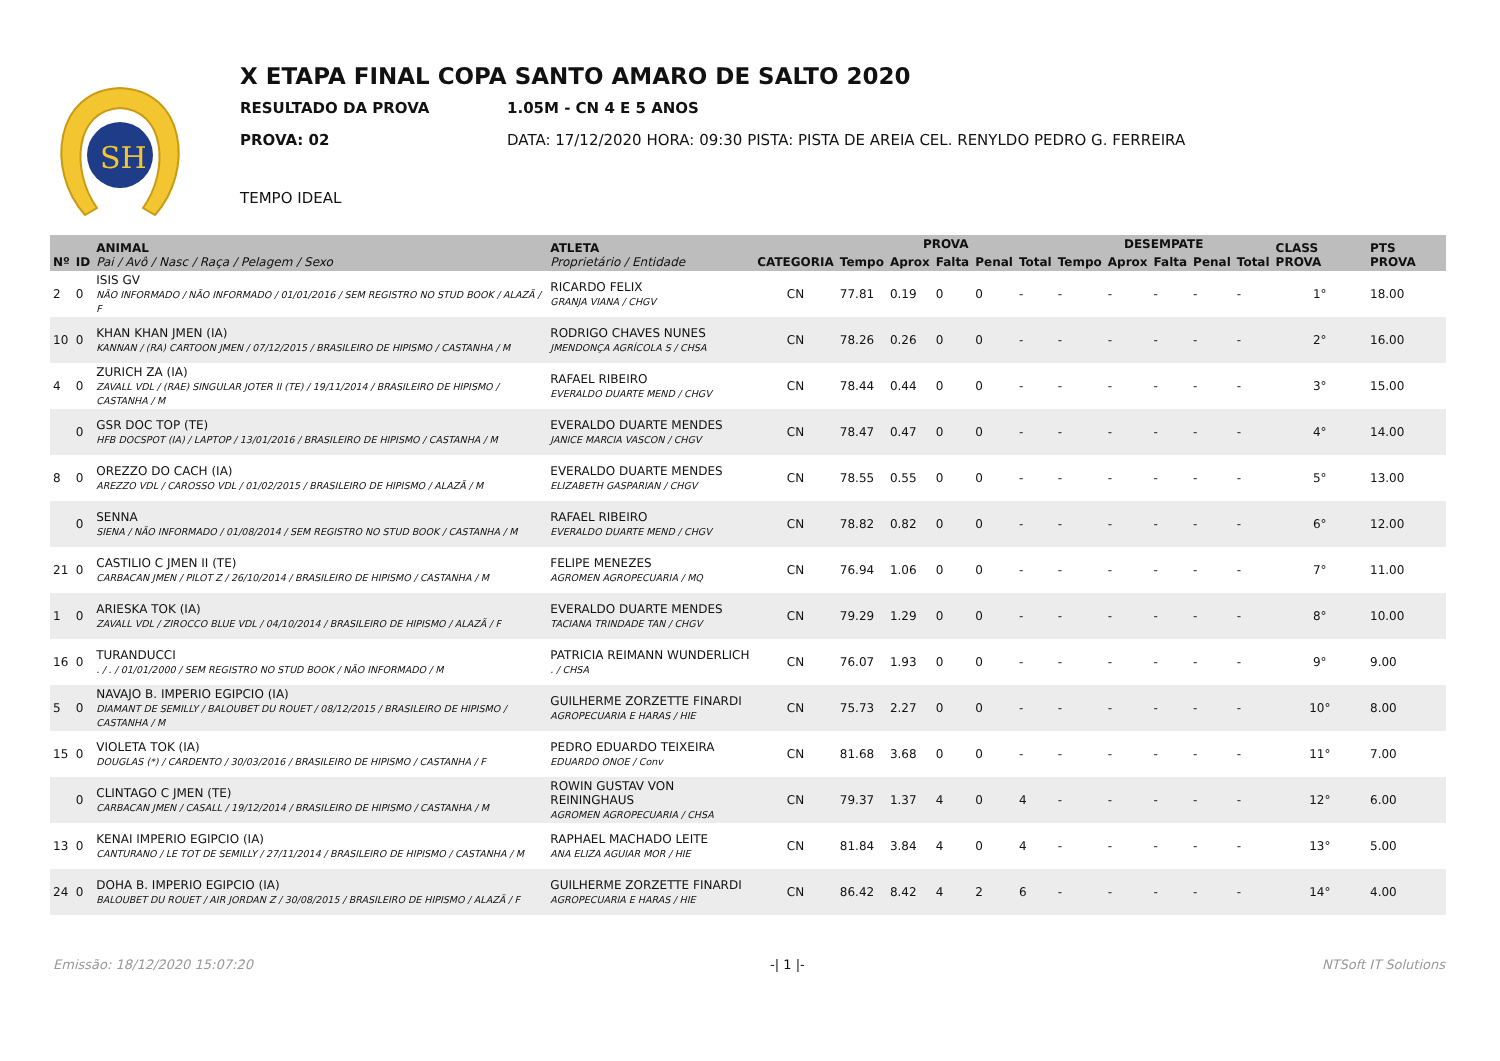SH
X ETAPA FINAL COPA SANTO AMARO DE SALTO 2020
RESULTADO DA PROVA 1.05M - CN 4 E 5 ANOS
PROVA: 02 DATA: 17/12/2020 HORA: 09:30 PISTA: PISTA DE AREIA CEL. RENYLDO PEDRO G. FERREIRA
TEMPO IDEAL
| Nº | ID | ANIMAL Pai / Avô / Nasc / Raça / Pelagem / Sexo | ATLETA Proprietário / Entidade | CATEGORIA | PROVA | | | | | DESEMPATE | | | | | CLASS PROVA | PTS PROVA |
| --- | --- | --- | --- | --- | --- | --- | --- | --- | --- | --- | --- | --- | --- | --- | --- | --- |
| | | | | | Tempo | Aprox | Falta | Penal | Total | Tempo | Aprox | Falta | Penal | Total | | |
| 2 | 0 | ISIS GV NÃO INFORMADO / NÃO INFORMADO / 01/01/2016 / SEM REGISTRO NO STUD BOOK / ALAZÃ / F | RICARDO FELIX GRANJA VIANA / CHGV | CN | 77.81 | 0.19 | 0 | 0 | - | - | - | - | - | - | 1° | 18.00 |
| 10 | 0 | KHAN KHAN JMEN (IA) KANNAN / (RA) CARTOON JMEN / 07/12/2015 / BRASILEIRO DE HIPISMO / CASTANHA / M | RODRIGO CHAVES NUNES JMENDONÇA AGRÍCOLA S / CHSA | CN | 78.26 | 0.26 | 0 | 0 | - | - | - | - | - | - | 2° | 16.00 |
| 4 | 0 | ZURICH ZA (IA) ZAVALL VDL / (RAE) SINGULAR JOTER II (TE) / 19/11/2014 / BRASILEIRO DE HIPISMO / CASTANHA / M | RAFAEL RIBEIRO EVERALDO DUARTE MEND / CHGV | CN | 78.44 | 0.44 | 0 | 0 | - | - | - | - | - | - | 3° | 15.00 |
| | 0 | GSR DOC TOP (TE) HFB DOCSPOT (IA) / LAPTOP / 13/01/2016 / BRASILEIRO DE HIPISMO / CASTANHA / M | EVERALDO DUARTE MENDES JANICE MARCIA VASCON / CHGV | CN | 78.47 | 0.47 | 0 | 0 | - | - | - | - | - | - | 4° | 14.00 |
| 8 | 0 | OREZZO DO CACH (IA) AREZZO VDL / CAROSSO VDL / 01/02/2015 / BRASILEIRO DE HIPISMO / ALAZÃ / M | EVERALDO DUARTE MENDES ELIZABETH GASPARIAN / CHGV | CN | 78.55 | 0.55 | 0 | 0 | - | - | - | - | - | - | 5° | 13.00 |
| | 0 | SENNA SIENA / NÃO INFORMADO / 01/08/2014 / SEM REGISTRO NO STUD BOOK / CASTANHA / M | RAFAEL RIBEIRO EVERALDO DUARTE MEND / CHGV | CN | 78.82 | 0.82 | 0 | 0 | - | - | - | - | - | - | 6° | 12.00 |
| 21 | 0 | CASTILIO C JMEN II (TE) CARBACAN JMEN / PILOT Z / 26/10/2014 / BRASILEIRO DE HIPISMO / CASTANHA / M | FELIPE MENEZES AGROMEN AGROPECUARIA / MQ | CN | 76.94 | 1.06 | 0 | 0 | - | - | - | - | - | - | 7° | 11.00 |
| 1 | 0 | ARIESKA TOK (IA) ZAVALL VDL / ZIROCCO BLUE VDL / 04/10/2014 / BRASILEIRO DE HIPISMO / ALAZÃ / F | EVERALDO DUARTE MENDES TACIANA TRINDADE TAN / CHGV | CN | 79.29 | 1.29 | 0 | 0 | - | - | - | - | - | - | 8° | 10.00 |
| 16 | 0 | TURANDUCCI . / . / 01/01/2000 / SEM REGISTRO NO STUD BOOK / NÃO INFORMADO / M | PATRICIA REIMANN WUNDERLICH . / CHSA | CN | 76.07 | 1.93 | 0 | 0 | - | - | - | - | - | - | 9° | 9.00 |
| 5 | 0 | NAVAJO B. IMPERIO EGIPCIO (IA) DIAMANT DE SEMILLY / BALOUBET DU ROUET / 08/12/2015 / BRASILEIRO DE HIPISMO / CASTANHA / M | GUILHERME ZORZETTE FINARDI AGROPECUARIA E HARAS / HIE | CN | 75.73 | 2.27 | 0 | 0 | - | - | - | - | - | - | 10° | 8.00 |
| 15 | 0 | VIOLETA TOK (IA) DOUGLAS (*) / CARDENTO / 30/03/2016 / BRASILEIRO DE HIPISMO / CASTANHA / F | PEDRO EDUARDO TEIXEIRA EDUARDO ONOE / Conv | CN | 81.68 | 3.68 | 0 | 0 | - | - | - | - | - | - | 11° | 7.00 |
| | 0 | CLINTAGO C JMEN (TE) CARBACAN JMEN / CASALL / 19/12/2014 / BRASILEIRO DE HIPISMO / CASTANHA / M | ROWIN GUSTAV VON REININGHAUS AGROMEN AGROPECUARIA / CHSA | CN | 79.37 | 1.37 | 4 | 0 | 4 | - | - | - | - | - | 12° | 6.00 |
| 13 | 0 | KENAI IMPERIO EGIPCIO (IA) CANTURANO / LE TOT DE SEMILLY / 27/11/2014 / BRASILEIRO DE HIPISMO / CASTANHA / M | RAPHAEL MACHADO LEITE ANA ELIZA AGUIAR MOR / HIE | CN | 81.84 | 3.84 | 4 | 0 | 4 | - | - | - | - | - | 13° | 5.00 |
| 24 | 0 | DOHA B. IMPERIO EGIPCIO (IA) BALOUBET DU ROUET / AIR JORDAN Z / 30/08/2015 / BRASILEIRO DE HIPISMO / ALAZÃ / F | GUILHERME ZORZETTE FINARDI AGROPECUARIA E HARAS / HIE | CN | 86.42 | 8.42 | 4 | 2 | 6 | - | - | - | - | - | 14° | 4.00 |
Emissão: 18/12/2020 15:07:20 -| 1 |- NTSoft IT Solutions